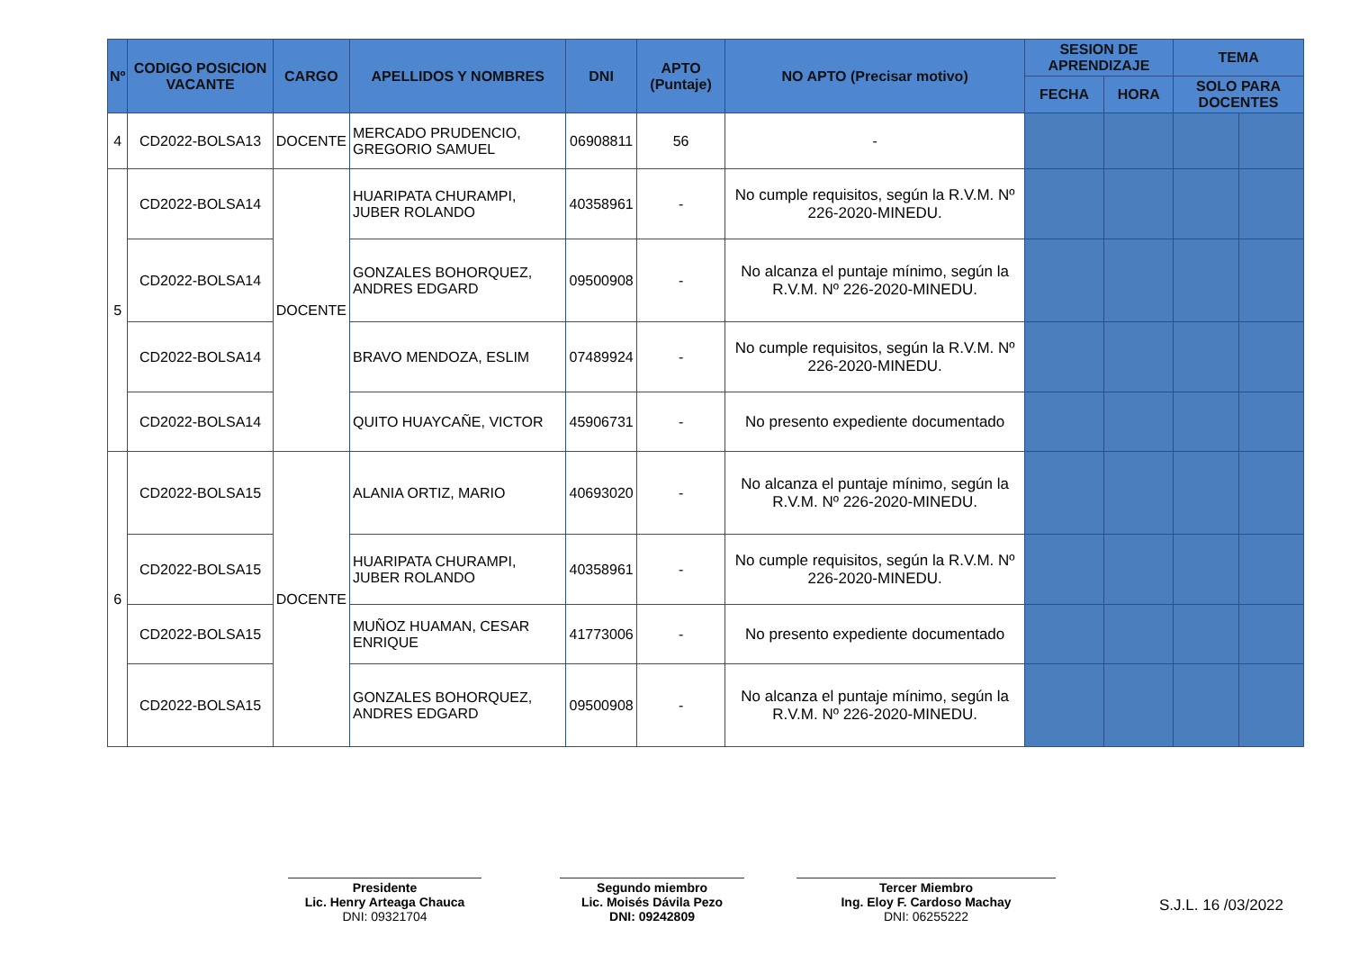| Nº | CODIGO POSICION VACANTE | CARGO | APELLIDOS Y NOMBRES | DNI | APTO (Puntaje) | NO APTO (Precisar motivo) | SESION DE APRENDIZAJE | | TEMA | |
| --- | --- | --- | --- | --- | --- | --- | --- | --- | --- | --- |
| | | | | | | | FECHA | HORA | SOLO PARA DOCENTES | |
| 4 | CD2022-BOLSA13 | DOCENTE | MERCADO PRUDENCIO, GREGORIO SAMUEL | 06908811 | 56 | - | | | | |
| 5 | CD2022-BOLSA14 | DOCENTE | HUARIPATA CHURAMPI, JUBER ROLANDO | 40358961 | - | No cumple requisitos, según la R.V.M. Nº 226-2020-MINEDU. | | | | |
| | CD2022-BOLSA14 | | GONZALES BOHORQUEZ, ANDRES EDGARD | 09500908 | - | No alcanza el puntaje mínimo, según la R.V.M. Nº 226-2020-MINEDU. | | | | |
| | CD2022-BOLSA14 | | BRAVO MENDOZA, ESLIM | 07489924 | - | No cumple requisitos, según la R.V.M. Nº 226-2020-MINEDU. | | | | |
| | CD2022-BOLSA14 | | QUITO HUAYCAÑE, VICTOR | 45906731 | - | No presento expediente documentado | | | | |
| 6 | CD2022-BOLSA15 | DOCENTE | ALANIA ORTIZ, MARIO | 40693020 | - | No alcanza el puntaje mínimo, según la R.V.M. Nº 226-2020-MINEDU. | | | | |
| | CD2022-BOLSA15 | | HUARIPATA CHURAMPI, JUBER ROLANDO | 40358961 | - | No cumple requisitos, según la R.V.M. Nº 226-2020-MINEDU. | | | | |
| | CD2022-BOLSA15 | | MUÑOZ HUAMAN, CESAR ENRIQUE | 41773006 | - | No presento expediente documentado | | | | |
| | CD2022-BOLSA15 | | GONZALES BOHORQUEZ, ANDRES EDGARD | 09500908 | - | No alcanza el puntaje mínimo, según la R.V.M. Nº 226-2020-MINEDU. | | | | |
Presidente
Lic. Henry Arteaga Chauca
DNI: 09321704
Segundo miembro
Lic. Moisés Dávila Pezo
DNI: 09242809
Tercer Miembro
Ing. Eloy F. Cardoso Machay
DNI: 06255222
S.J.L. 16 /03/2022